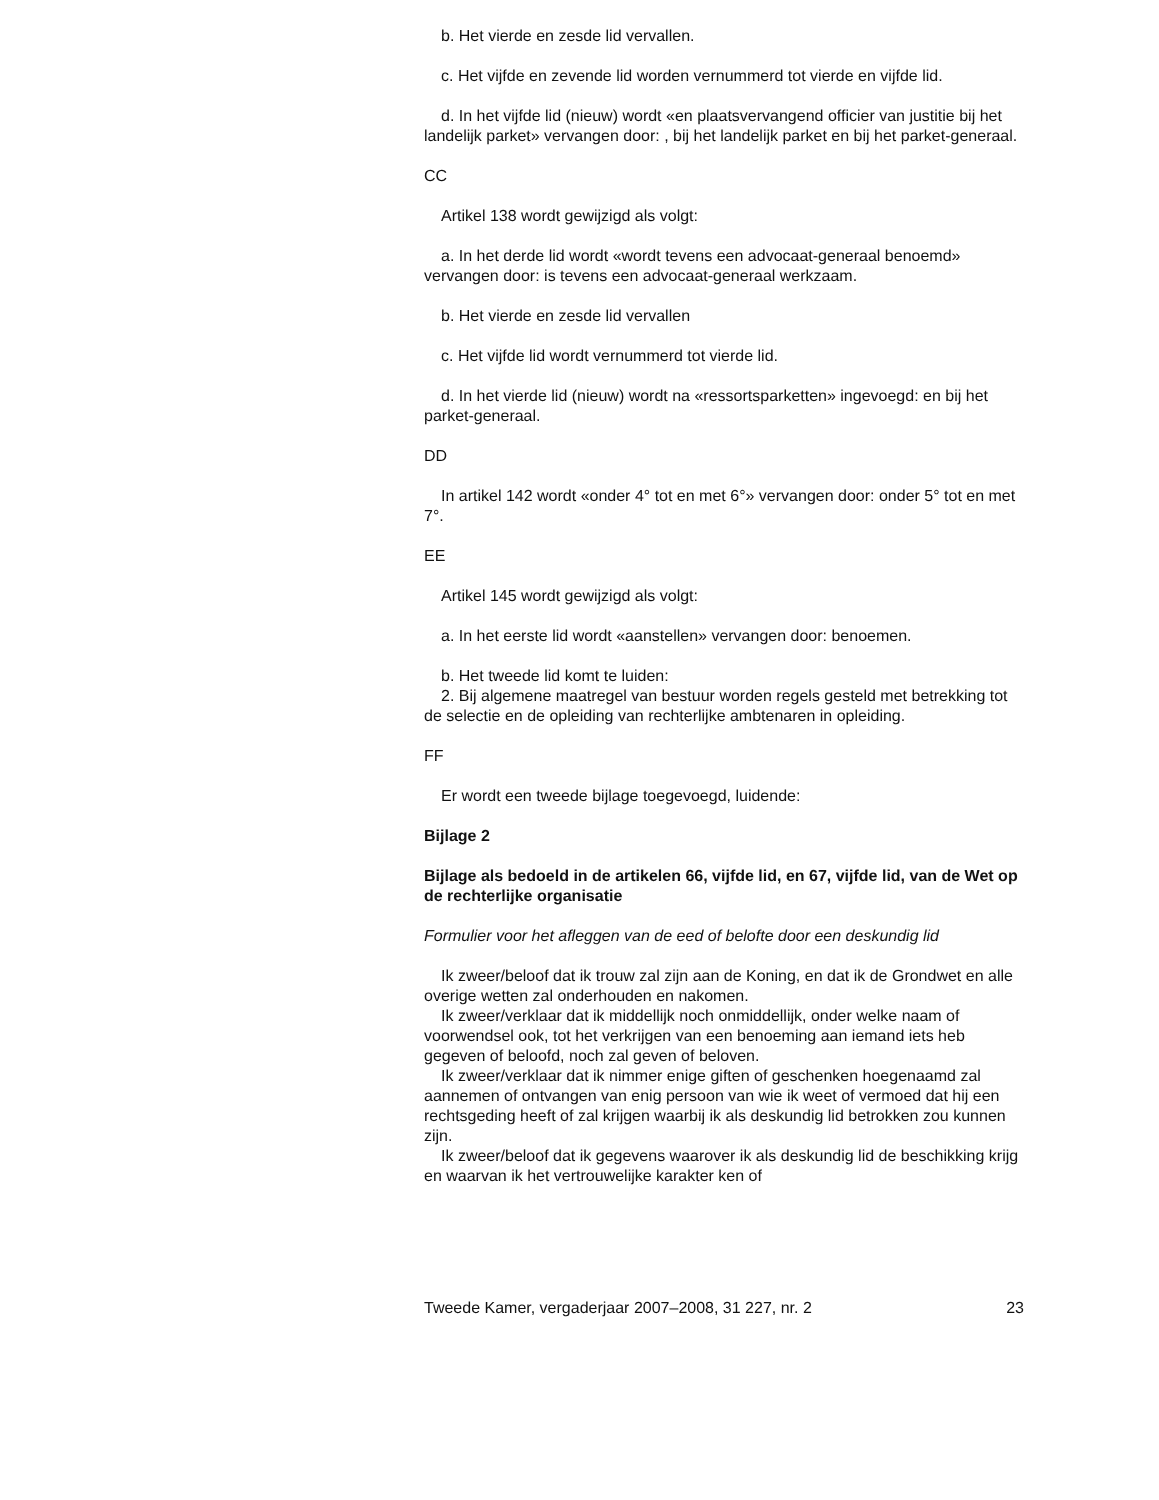b. Het vierde en zesde lid vervallen.
c. Het vijfde en zevende lid worden vernummerd tot vierde en vijfde lid.
d. In het vijfde lid (nieuw) wordt «en plaatsvervangend officier van justitie bij het landelijk parket» vervangen door: , bij het landelijk parket en bij het parket-generaal.
CC
Artikel 138 wordt gewijzigd als volgt:
a. In het derde lid wordt «wordt tevens een advocaat-generaal benoemd» vervangen door: is tevens een advocaat-generaal werkzaam.
b. Het vierde en zesde lid vervallen
c. Het vijfde lid wordt vernummerd tot vierde lid.
d. In het vierde lid (nieuw) wordt na «ressortsparketten» ingevoegd: en bij het parket-generaal.
DD
In artikel 142 wordt «onder 4° tot en met 6°» vervangen door: onder 5° tot en met 7°.
EE
Artikel 145 wordt gewijzigd als volgt:
a. In het eerste lid wordt «aanstellen» vervangen door: benoemen.
b. Het tweede lid komt te luiden:
2. Bij algemene maatregel van bestuur worden regels gesteld met betrekking tot de selectie en de opleiding van rechterlijke ambtenaren in opleiding.
FF
Er wordt een tweede bijlage toegevoegd, luidende:
Bijlage 2
Bijlage als bedoeld in de artikelen 66, vijfde lid, en 67, vijfde lid, van de Wet op de rechterlijke organisatie
Formulier voor het afleggen van de eed of belofte door een deskundig lid
Ik zweer/beloof dat ik trouw zal zijn aan de Koning, en dat ik de Grondwet en alle overige wetten zal onderhouden en nakomen.
Ik zweer/verklaar dat ik middellijk noch onmiddellijk, onder welke naam of voorwendsel ook, tot het verkrijgen van een benoeming aan iemand iets heb gegeven of beloofd, noch zal geven of beloven.
Ik zweer/verklaar dat ik nimmer enige giften of geschenken hoegenaamd zal aannemen of ontvangen van enig persoon van wie ik weet of vermoed dat hij een rechtsgeding heeft of zal krijgen waarbij ik als deskundig lid betrokken zou kunnen zijn.
Ik zweer/beloof dat ik gegevens waarover ik als deskundig lid de beschikking krijg en waarvan ik het vertrouwelijke karakter ken of
Tweede Kamer, vergaderjaar 2007–2008, 31 227, nr. 2 23